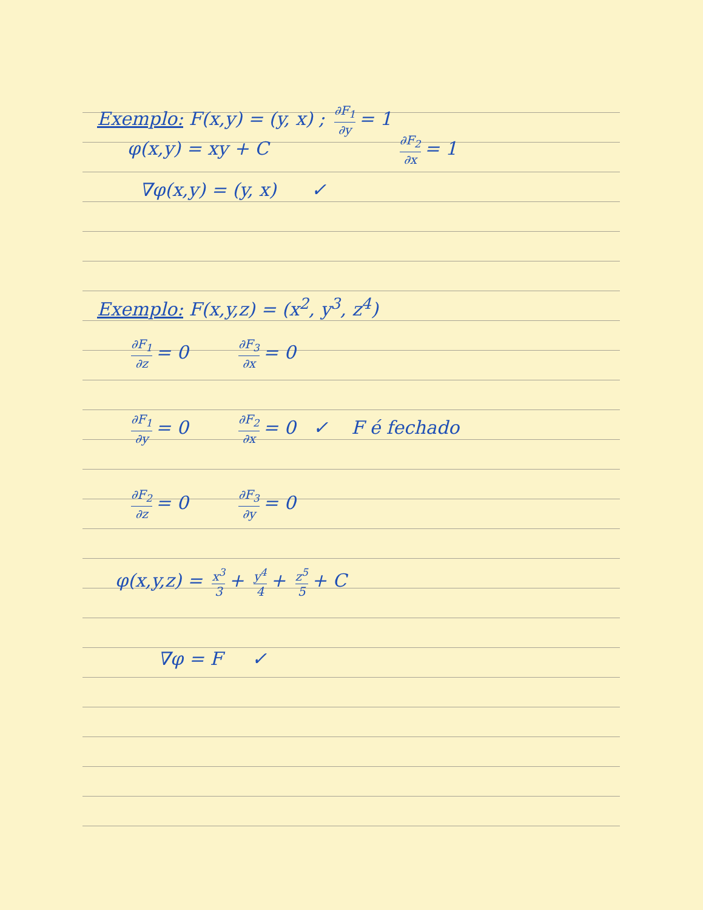Exemplo: F(x,y) = (y, x) ; ∂F<sub>1</sub> ∂y = 1
φ(x,y) = xy + C ∂F<sub>2</sub> ∂x = 1
∇φ(x,y) = (y, x) ✓
Exemplo: F(x,y,z) = (x<sup>2</sup>, y<sup>3</sup>, z<sup>4</sup>)
∂F<sub>1</sub> ∂z = 0 ∂F<sub>3</sub> ∂x = 0
∂F<sub>1</sub> ∂y = 0 ∂F<sub>2</sub> ∂x = 0 ✓ F é fechado
∂F<sub>2</sub> ∂z = 0 ∂F<sub>3</sub> ∂y = 0
φ(x,y,z) = x<sup>3</sup> 3 + y<sup>4</sup> 4 + z<sup>5</sup> 5 + C
∇φ = F ✓